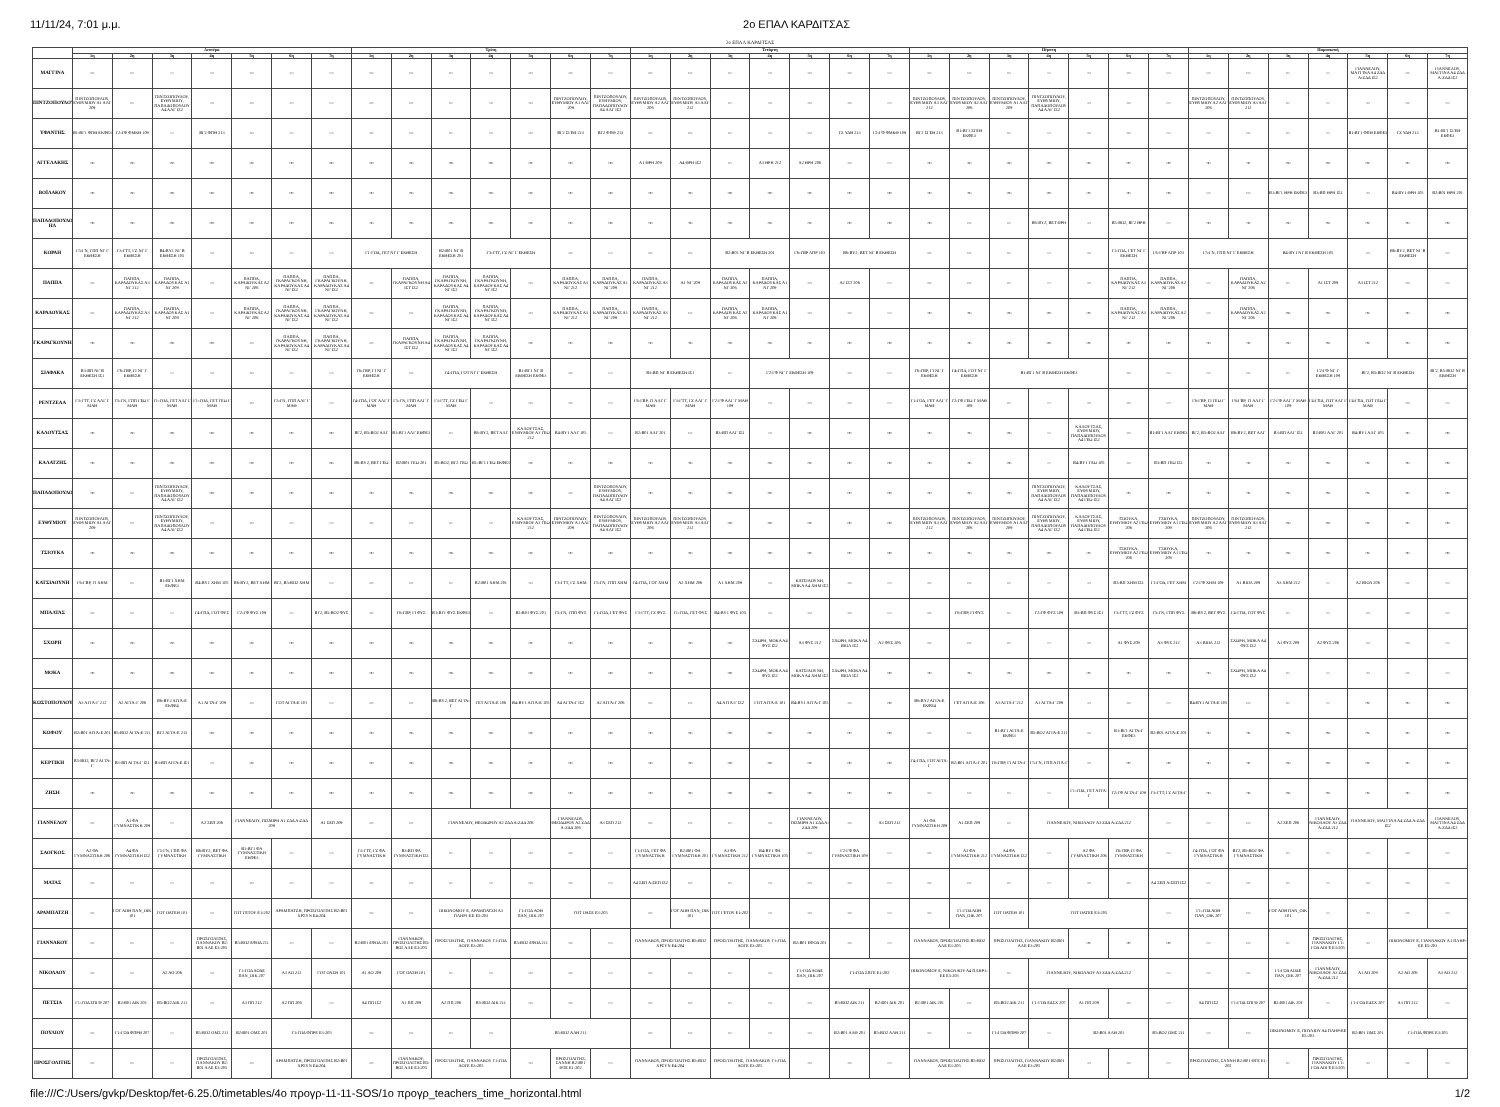11/11/24, 7:01 μ.μ. 2ο ΕΠΑΛ ΚΑΡΔΙΤΣΑΣ
2ο ΕΠΑΛ ΚΑΡΔΙΤΣΑΣ
| | Δευτέρα | | | | | | | Τρίτη | | | | | | | Τετάρτη | | | | | | | Πέμπτη | | | | | | | Παρασκευή | | | | | | |
| --- | --- | --- | --- | --- | --- | --- | --- | --- | --- | --- | --- | --- | --- | --- | --- | --- | --- | --- | --- | --- | --- | --- | --- | --- | --- | --- | --- | --- | --- | --- | --- | --- | --- | --- | --- |
| | 1η | 2η | 3η | 4η | 5η | 6η | 7η | 1η | 2η | 3η | 4η | 5η | 6η | 7η | 1η | 2η | 3η | 4η | 5η | 6η | 7η | 1η | 2η | 3η | 4η | 5η | 6η | 7η | 1η | 2η | 3η | 4η | 5η | 6η | 7η |
| ΜΑΓΓΙΝΑ | --- | --- | --- | --- | --- | --- | --- | --- | --- | --- | --- | --- | --- | --- | --- | --- | --- | --- | --- | --- | --- | --- | --- | --- | --- | --- | --- | --- | --- | --- | --- | --- | ΓΙΑΝΝΕΛΟΥ, ΜΑΓΓΙΝΑ Α4 ΖΔΔ Α-ΖΔΔ ΙΣ2 | --- | ΓΙΑΝΝΕΛΟΥ, ΜΑΓΓΙΝΑ Α4 ΖΔΔ Α-ΖΔΔ ΙΣ2 |
| ΠΙΝΤΖΟΠΟΥΛΟΥ | ΠΙΝΤΖΟΠΟΥΛΟΥ, ΕΥΘΥΜΙΟΥ Α1 ΑΛΓ 209 | --- | ΠΙΝΤΖΟΠΟΥΛΟΥ, ΕΥΘΥΜΙΟΥ, ΠΑΠΑΔΟΠΟΥΛΟΥ Α4 ΑΛΓ ΙΣ2 | --- | --- | --- | --- | --- | --- | --- | --- | --- | ΠΙΝΤΖΟΠΟΥΛΟΥ, ΕΥΘΥΜΙΟΥ Α1 ΑΛΓ 209 | ΠΙΝΤΖΟΠΟΥΛΟΥ, ΕΥΘΥΜΙΟΥ, ΠΑΠΑΔΟΠΟΥΛΟΥ Α4 ΑΛΓ ΙΣ2 | ΠΙΝΤΖΟΠΟΥΛΟΥ, ΕΥΘΥΜΙΟΥ Α2 ΑΛΓ 206 | ΠΙΝΤΖΟΠΟΥΛΟΥ, ΕΥΘΥΜΙΟΥ Α3 ΑΛΓ 212 | --- | --- | --- | --- | --- | ΠΙΝΤΖΟΠΟΥΛΟΥ, ΕΥΘΥΜΙΟΥ Α3 ΑΛΓ 212 | ΠΙΝΤΖΟΠΟΥΛΟΥ, ΕΥΘΥΜΙΟΥ Α2 ΑΛΓ 206 | ΠΙΝΤΖΟΠΟΥΛΟΥ, ΕΥΘΥΜΙΟΥ Α1 ΑΛΓ 209 | ΠΙΝΤΖΟΠΟΥΛΟΥ, ΕΥΘΥΜΙΟΥ, ΠΑΠΑΔΟΠΟΥΛΟΥ Α4 ΑΛΓ ΙΣ2 | --- | --- | --- | ΠΙΝΤΖΟΠΟΥΛΟΥ, ΕΥΘΥΜΙΟΥ Α2 ΑΛΓ 206 | ΠΙΝΤΖΟΠΟΥΛΟΥ, ΕΥΘΥΜΙΟΥ Α3 ΑΛΓ 212 | --- | --- | --- | --- | --- |
| ΥΦΑΝΤΗΣ | Β1-ΒΓ1 ΦΠΘ ΕΚΦΕ3 | Γ2-ΓΦ ΦΜΚΘ 109 | --- | ΒΓ2 ΦΠΘ 213 | --- | --- | --- | --- | --- | --- | --- | --- | ΒΓ2 ΣΓΕΘ 213 | ΒΓ2 ΦΠΘ 213 | --- | --- | --- | --- | --- | ΓΖ ΥΔΘ 213 | Γ2-ΓΦ ΦΜΚΘ 109 | ΒΓ2 ΣΓΕΘ 213 | Β1-ΒΓ1 ΣΓΕΘ ΕΚΦΕ3 | --- | --- | --- | --- | --- | --- | --- | --- | --- | Β1-ΒΓ1 ΦΠΘ ΕΚΦΕ3 | ΓΖ ΥΔΘ 213 | Β1-ΒΓ1 ΣΓΕΘ ΕΚΦΕ3 |
| ΑΓΓΕΛΑΚΗΣ | -x- | -x- | -x- | -x- | -x- | -x- | -x- | -x- | -x- | -x- | -x- | -x- | -x- | -x- | Α1 ΘΡΗ 209 | Α4 ΘΡΗ ΙΣ2 | --- | Α3 ΘΡΗ 212 | Α2 ΘΡΗ 206 | --- | --- | -x- | -x- | -x- | -x- | -x- | -x- | -x- | -x- | -x- | -x- | -x- | -x- | -x- | -x- |
| ΒΟΪΛΑΚΟΥ | -x- | -x- | -x- | -x- | -x- | -x- | -x- | -x- | -x- | -x- | -x- | -x- | -x- | -x- | -x- | -x- | -x- | -x- | -x- | -x- | -x- | -x- | -x- | -x- | -x- | -x- | -x- | -x- | --- | --- | Β1-ΒΓ1 ΘΡΗ ΕΚΦΕ3 | Β3-ΒΠ ΘΡΗ ΙΣ1 | --- | Β4-ΒΥ1 ΘΡΗ 105 | Β2-Β01 ΘΡΗ 201 |
| ΠΑΠΑΔΟΠΟΥΛΟΣ ΗΛ | -x- | -x- | -x- | -x- | -x- | -x- | -x- | -x- | -x- | -x- | -x- | -x- | -x- | -x- | -x- | -x- | -x- | -x- | -x- | -x- | -x- | -x- | --- | --- | Β6-ΒΥ2, ΒΕΤ ΘΡΗ | --- | Β5-ΒΟ2, ΒΓ2 ΘΡΗ | --- | -x- | -x- | -x- | -x- | -x- | -x- | -x- |
| ΚΟΡΑΗ | Γ5-ΓΝ, ΓΠΠ ΝΓ Γ ΕΚΘΕΣΗ | Γ3-ΓΤΤ, ΓΖ ΝΓ Γ ΕΚΘΕΣΗ | Β4-ΒΥ1 ΝΓ Β ΕΚΘΕΣΗ 105 | --- | --- | --- | --- | Γ1-ΓΟΔ, ΓΕΤ ΝΓ Γ ΕΚΘΕΣΗ | | Β2-Β01 ΝΓ Β ΕΚΘΕΣΗ 201 | Γ3-ΓΤΤ, ΓΖ ΝΓ Γ ΕΚΘΕΣΗ | | --- | --- | --- | --- | Β2-Β01 ΝΓ Β ΕΚΘΕΣΗ 201 | | Γ6-ΓΒΡ ΛΠΡ 103 | Β6-ΒΥ2, ΒΕΤ ΝΓ Β ΕΚΘΕΣΗ | | --- | --- | --- | --- | --- | Γ1-ΓΟΔ, ΓΕΤ ΝΓ Γ ΕΚΘΕΣΗ | Γ6-ΓΒΡ ΛΠΡ 103 | Γ5-ΓΝ, ΓΠΠ ΝΓ Γ ΕΚΘΕΣΗ | | Β4-ΒΥ1 ΝΓ Β ΕΚΘΕΣΗ 105 | | --- | Β6-ΒΥ2, ΒΕΤ ΝΓ Β ΕΚΘΕΣΗ | --- |
| ΠΑΠΠΑ | --- | ΠΑΠΠΑ, ΚΑΡΑΔΟΥΚΑΣ Α3 ΝΓ 212 | ΠΑΠΠΑ, ΚΑΡΑΔΟΥΚΑΣ Α1 ΝΓ 209 | --- | ΠΑΠΠΑ, ΚΑΡΑΔΟΥΚΑΣ Α2 ΝΓ 206 | ΠΑΠΠΑ, ΓΚΑΡΑΓΚΟΥΝΗ, ΚΑΡΑΔΟΥΚΑΣ Α4 ΝΓ ΙΣ2 | ΠΑΠΠΑ, ΓΚΑΡΑΓΚΟΥΝΗ, ΚΑΡΑΔΟΥΚΑΣ Α4 ΝΓ ΙΣ2 | --- | ΠΑΠΠΑ, ΓΚΑΡΑΓΚΟΥΝΗ Α4 ΙΣΤ ΙΣ2 | ΠΑΠΠΑ, ΓΚΑΡΑΓΚΟΥΝΗ, ΚΑΡΑΔΟΥΚΑΣ Α4 ΝΓ ΙΣ2 | ΠΑΠΠΑ, ΓΚΑΡΑΓΚΟΥΝΗ, ΚΑΡΑΔΟΥΚΑΣ Α4 ΝΓ ΙΣ2 | --- | ΠΑΠΠΑ, ΚΑΡΑΔΟΥΚΑΣ Α3 ΝΓ 212 | ΠΑΠΠΑ, ΚΑΡΑΔΟΥΚΑΣ Α1 ΝΓ 209 | ΠΑΠΠΑ, ΚΑΡΑΔΟΥΚΑΣ Α3 ΝΓ 212 | Α1 ΝΓ 209 | ΠΑΠΠΑ, ΚΑΡΑΔΟΥΚΑΣ Α2 ΝΓ 206 | ΠΑΠΠΑ, ΚΑΡΑΔΟΥΚΑΣ Α1 ΝΓ 209 | --- | Α2 ΙΣΤ 206 | --- | --- | --- | --- | --- | --- | ΠΑΠΠΑ, ΚΑΡΑΔΟΥΚΑΣ Α3 ΝΓ 212 | ΠΑΠΠΑ, ΚΑΡΑΔΟΥΚΑΣ Α2 ΝΓ 206 | --- | ΠΑΠΠΑ, ΚΑΡΑΔΟΥΚΑΣ Α2 ΝΓ 206 | --- | Α1 ΙΣΤ 209 | Α3 ΙΣΤ 212 | --- | --- |
| ΚΑΡΑΔΟΥΚΑΣ | --- | ΠΑΠΠΑ, ΚΑΡΑΔΟΥΚΑΣ Α3 ΝΓ 212 | ΠΑΠΠΑ, ΚΑΡΑΔΟΥΚΑΣ Α1 ΝΓ 209 | --- | ΠΑΠΠΑ, ΚΑΡΑΔΟΥΚΑΣ Α2 ΝΓ 206 | ΠΑΠΠΑ, ΓΚΑΡΑΓΚΟΥΝΗ, ΚΑΡΑΔΟΥΚΑΣ Α4 ΝΓ ΙΣ2 | ΠΑΠΠΑ, ΓΚΑΡΑΓΚΟΥΝΗ, ΚΑΡΑΔΟΥΚΑΣ Α4 ΝΓ ΙΣ2 | --- | --- | ΠΑΠΠΑ, ΓΚΑΡΑΓΚΟΥΝΗ, ΚΑΡΑΔΟΥΚΑΣ Α4 ΝΓ ΙΣ2 | ΠΑΠΠΑ, ΓΚΑΡΑΓΚΟΥΝΗ, ΚΑΡΑΔΟΥΚΑΣ Α4 ΝΓ ΙΣ2 | --- | ΠΑΠΠΑ, ΚΑΡΑΔΟΥΚΑΣ Α3 ΝΓ 212 | ΠΑΠΠΑ, ΚΑΡΑΔΟΥΚΑΣ Α1 ΝΓ 209 | ΠΑΠΠΑ, ΚΑΡΑΔΟΥΚΑΣ Α3 ΝΓ 212 | --- | ΠΑΠΠΑ, ΚΑΡΑΔΟΥΚΑΣ Α2 ΝΓ 206 | ΠΑΠΠΑ, ΚΑΡΑΔΟΥΚΑΣ Α1 ΝΓ 209 | --- | --- | --- | -x- | -x- | -x- | -x- | -x- | ΠΑΠΠΑ, ΚΑΡΑΔΟΥΚΑΣ Α3 ΝΓ 212 | ΠΑΠΠΑ, ΚΑΡΑΔΟΥΚΑΣ Α2 ΝΓ 206 | --- | ΠΑΠΠΑ, ΚΑΡΑΔΟΥΚΑΣ Α2 ΝΓ 206 | -x- | -x- | -x- | -x- | -x- |
| ΓΚΑΡΑΓΚΟΥΝΗ | -x- | -x- | -x- | -x- | --- | ΠΑΠΠΑ, ΓΚΑΡΑΓΚΟΥΝΗ, ΚΑΡΑΔΟΥΚΑΣ Α4 ΝΓ ΙΣ2 | ΠΑΠΠΑ, ΓΚΑΡΑΓΚΟΥΝΗ, ΚΑΡΑΔΟΥΚΑΣ Α4 ΝΓ ΙΣ2 | --- | ΠΑΠΠΑ, ΓΚΑΡΑΓΚΟΥΝΗ Α4 ΙΣΤ ΙΣ2 | ΠΑΠΠΑ, ΓΚΑΡΑΓΚΟΥΝΗ, ΚΑΡΑΔΟΥΚΑΣ Α4 ΝΓ ΙΣ2 | ΠΑΠΠΑ, ΓΚΑΡΑΓΚΟΥΝΗ, ΚΑΡΑΔΟΥΚΑΣ Α4 ΝΓ ΙΣ2 | -x- | -x- | -x- | -x- | -x- | -x- | -x- | -x- | -x- | -x- | -x- | -x- | -x- | -x- | -x- | -x- | -x- | -x- | -x- | -x- | -x- | -x- | -x- | -x- |
| ΣΙΑΦΑΚΑ | Β3-ΒΠ ΝΓ Β ΕΚΘΕΣΗ ΙΣ1 | Γ6-ΓΒΡ, ΓΙ ΝΓ Γ ΕΚΘΕΣΗ | --- | --- | --- | --- | --- | Γ6-ΓΒΡ, ΓΙ ΝΓ Γ ΕΚΘΕΣΗ | --- | Γ4-ΓΠΔ, ΓΟΤ ΝΓ Γ ΕΚΘΕΣΗ | | Β1-ΒΓ1 ΝΓ Β ΕΚΘΕΣΗ ΕΚΦΕ3 | --- | --- | Β3-ΒΠ ΝΓ Β ΕΚΘΕΣΗ ΙΣ1 | | --- | Γ2-ΓΦ ΝΓ Γ ΕΚΘΕΣΗ 109 | | --- | --- | Γ6-ΓΒΡ, ΓΙ ΝΓ Γ ΕΚΘΕΣΗ | Γ4-ΓΠΔ, ΓΟΤ ΝΓ Γ ΕΚΘΕΣΗ | Β1-ΒΓ1 ΝΓ Β ΕΚΘΕΣΗ ΕΚΦΕ3 | | | --- | --- | --- | --- | --- | Γ2-ΓΦ ΝΓ Γ ΕΚΘΕΣΗ 109 | ΒΓ2, Β5-ΒΟ2 ΝΓ Β ΕΚΘΕΣΗ | | ΒΓ2, Β5-ΒΟ2 ΝΓ Β ΕΚΘΕΣΗ |
| PENTZEAA | Γ3-ΓΤΤ, ΓΖ ΑΛΓ Γ ΜΑΘ | Γ5-ΓΝ, ΓΠΠ ΓΕΩ Γ ΜΑΘ | Γ1-ΓΟΔ, ΓΕΤ ΑΛΓ Γ ΜΑΘ | Γ1-ΓΟΔ, ΓΕΤ ΓΕΩ Γ ΜΑΘ | --- | Γ5-ΓΝ, ΓΠΠ ΑΛΓ Γ ΜΑΘ | --- | Γ4-ΓΠΔ, ΓΟΤ ΑΛΓ Γ ΜΑΘ | Γ5-ΓΝ, ΓΠΠ ΑΛΓ Γ ΜΑΘ | Γ3-ΓΤΤ, ΓΖ ΓΕΩ Γ ΜΑΘ | --- | --- | --- | --- | Γ6-ΓΒΡ, ΓΙ ΑΛΓ Γ ΜΑΘ | Γ3-ΓΤΤ, ΓΖ ΑΛΓ Γ ΜΑΘ | Γ2-ΓΦ ΑΛΓ Γ ΜΑΘ 109 | --- | --- | --- | --- | Γ1-ΓΟΔ, ΓΕΤ ΑΛΓ Γ ΜΑΘ | Γ2-ΓΦ ΓΕΩ Γ ΜΑΘ 109 | --- | --- | --- | --- | --- | Γ6-ΓΒΡ, ΓΙ ΓΕΩ Γ ΜΑΘ | Γ6-ΓΒΡ, ΓΙ ΑΛΓ Γ ΜΑΘ | Γ2-ΓΦ ΑΛΓ Γ ΜΑΘ 109 | Γ4-ΓΠΔ, ΓΟΤ ΑΛΓ Γ ΜΑΘ | Γ4-ΓΠΔ, ΓΟΤ ΓΕΩ Γ ΜΑΘ | --- | --- |
| ΚΑΛΟΥΤΣΑΣ | -x- | -x- | -x- | -x- | -x- | -x- | -x- | ΒΓ2, Β5-ΒΟ2 ΑΛΓ | Β1-ΒΓ1 ΑΛΓ ΕΚΦΕ3 | --- | Β6-ΒΥ2, ΒΕΤ ΑΛΓ | ΚΑΛΟΥΤΣΑΣ, ΕΥΘΥΜΙΟΥ Α3 ΓΕΩ 212 | Β4-ΒΥ1 ΑΛΓ 105 | --- | Β2-Β01 ΑΛΓ 201 | --- | Β3-ΒΠ ΑΛΓ ΙΣ1 | --- | -x- | -x- | -x- | -x- | -x- | -x- | --- | ΚΑΛΟΥΤΣΑΣ, ΕΥΘΥΜΙΟΥ, ΠΑΠΑΔΟΠΟΥΛΟΥ Α4 ΓΕΩ ΙΣ2 | --- | Β1-ΒΓ1 ΑΛΓ ΕΚΦΕ3 | ΒΓ2, Β5-ΒΟ2 ΑΛΓ | Β6-ΒΥ2, ΒΕΤ ΑΛΓ | Β3-ΒΠ ΑΛΓ ΙΣ1 | Β2-Β01 ΑΛΓ 201 | Β4-ΒΥ1 ΑΛΓ 105 | -x- | -x- |
| ΚΑΛΑΤΖΗΣ | -x- | -x- | -x- | -x- | -x- | -x- | -x- | Β6-ΒΥ2, ΒΕΤ ΓΕΩ | Β2-Β01 ΓΕΩ 201 | Β5-ΒΟ2, ΒΓ2 ΓΕΩ | Β1-ΒΓ1 ΓΕΩ ΕΚΦΕ3 | -x- | -x- | -x- | -x- | -x- | -x- | -x- | -x- | -x- | -x- | -x- | -x- | -x- | --- | Β4-ΒΥ1 ΓΕΩ 105 | --- | Β3-ΒΠ ΓΕΩ ΙΣ1 | -x- | -x- | -x- | -x- | -x- | -x- | -x- |
| ΠΑΠΑΔΟΠΟΥΛΟΥ | -x- | --- | ΠΙΝΤΖΟΠΟΥΛΟΥ, ΕΥΘΥΜΙΟΥ, ΠΑΠΑΔΟΠΟΥΛΟΥ Α4 ΑΛΓ ΙΣ2 | -x- | -x- | -x- | -x- | -x- | -x- | -x- | -x- | -x- | --- | ΠΙΝΤΖΟΠΟΥΛΟΥ, ΕΥΘΥΜΙΟΥ, ΠΑΠΑΔΟΠΟΥΛΟΥ Α4 ΑΛΓ ΙΣ2 | -x- | -x- | -x- | -x- | -x- | -x- | -x- | -x- | -x- | -x- | ΠΙΝΤΖΟΠΟΥΛΟΥ, ΕΥΘΥΜΙΟΥ, ΠΑΠΑΔΟΠΟΥΛΟΥ Α4 ΑΛΓ ΙΣ2 | ΚΑΛΟΥΤΣΑΣ, ΕΥΘΥΜΙΟΥ, ΠΑΠΑΔΟΠΟΥΛΟΥ Α4 ΓΕΩ ΙΣ2 | -x- | -x- | -x- | -x- | -x- | -x- | -x- | -x- | -x- |
| ΕΥΘΥΜΙΟΥ | ΠΙΝΤΖΟΠΟΥΛΟΥ, ΕΥΘΥΜΙΟΥ Α1 ΑΛΓ 209 | --- | ΠΙΝΤΖΟΠΟΥΛΟΥ, ΕΥΘΥΜΙΟΥ, ΠΑΠΑΔΟΠΟΥΛΟΥ Α4 ΑΛΓ ΙΣ2 | --- | --- | --- | --- | --- | --- | --- | --- | ΚΑΛΟΥΤΣΑΣ, ΕΥΘΥΜΙΟΥ Α3 ΓΕΩ 212 | ΠΙΝΤΖΟΠΟΥΛΟΥ, ΕΥΘΥΜΙΟΥ Α1 ΑΛΓ 209 | ΠΙΝΤΖΟΠΟΥΛΟΥ, ΕΥΘΥΜΙΟΥ, ΠΑΠΑΔΟΠΟΥΛΟΥ Α4 ΑΛΓ ΙΣ2 | ΠΙΝΤΖΟΠΟΥΛΟΥ, ΕΥΘΥΜΙΟΥ Α2 ΑΛΓ 206 | ΠΙΝΤΖΟΠΟΥΛΟΥ, ΕΥΘΥΜΙΟΥ Α3 ΑΛΓ 212 | -x- | -x- | -x- | -x- | -x- | ΠΙΝΤΖΟΠΟΥΛΟΥ, ΕΥΘΥΜΙΟΥ Α3 ΑΛΓ 212 | ΠΙΝΤΖΟΠΟΥΛΟΥ, ΕΥΘΥΜΙΟΥ Α2 ΑΛΓ 206 | ΠΙΝΤΖΟΠΟΥΛΟΥ, ΕΥΘΥΜΙΟΥ Α1 ΑΛΓ 209 | ΠΙΝΤΖΟΠΟΥΛΟΥ, ΕΥΘΥΜΙΟΥ, ΠΑΠΑΔΟΠΟΥΛΟΥ Α4 ΑΛΓ ΙΣ2 | ΚΑΛΟΥΤΣΑΣ, ΕΥΘΥΜΙΟΥ, ΠΑΠΑΔΟΠΟΥΛΟΥ Α4 ΓΕΩ ΙΣ2 | ΤΣΙΟΥΚΑ, ΕΥΘΥΜΙΟΥ Α2 ΓΕΩ 206 | ΤΣΙΟΥΚΑ, ΕΥΘΥΜΙΟΥ Α1 ΓΕΩ 209 | ΠΙΝΤΖΟΠΟΥΛΟΥ, ΕΥΘΥΜΙΟΥ Α2 ΑΛΓ 206 | ΠΙΝΤΖΟΠΟΥΛΟΥ, ΕΥΘΥΜΙΟΥ Α3 ΑΛΓ 212 | -x- | -x- | -x- | -x- | -x- |
| ΤΣΙΟΥΚΑ | -x- | -x- | -x- | -x- | -x- | -x- | -x- | -x- | -x- | -x- | -x- | -x- | -x- | -x- | -x- | -x- | -x- | -x- | -x- | -x- | -x- | -x- | -x- | -x- | -x- | -x- | ΤΣΙΟΥΚΑ, ΕΥΘΥΜΙΟΥ Α2 ΓΕΩ 206 | ΤΣΙΟΥΚΑ, ΕΥΘΥΜΙΟΥ Α1 ΓΕΩ 209 | -x- | -x- | -x- | -x- | -x- | -x- | -x- |
| ΚΑΤΣΙΑΟΥΝΗ | Γ6-ΓΒΡ, ΓΙ ΧΗΜ | --- | Β1-ΒΓ1 ΧΗΜ ΕΚΦΕ3 | Β4-ΒΥ1 ΧΗΜ 105 | Β6-ΒΥ2, ΒΕΤ ΧΗΜ | ΒΓ2, Β5-ΒΟ2 ΧΗΜ | --- | --- | --- | --- | Β2-Β01 ΧΗΜ 201 | --- | Γ3-ΓΤΤ, ΓΖ ΧΗΜ | Γ5-ΓΝ, ΓΠΠ ΧΗΜ | Γ4-ΓΠΔ, ΓΟΤ ΧΗΜ | Α2 ΧΗΜ 206 | Α1 ΧΗΜ 209 | --- | ΚΑΤΣΙΑΟΥΝΗ, ΜΟΚΑ Α4 ΧΗΜ ΙΣ2 | --- | --- | --- | --- | --- | --- | --- | Β3-ΒΠ ΧΗΜ ΙΣ1 | Γ1-ΓΟΔ, ΓΕΤ ΧΗΜ | Γ2-ΓΦ ΧΗΜ 109 | Α1 ΒΙΟΛ 209 | Α3 ΧΗΜ 212 | --- | Α2 ΒΙΟΛ 206 | --- | --- |
| ΜΠΑΛΤΑΣ | --- | --- | --- | Γ4-ΓΠΔ, ΓΟΤ ΦΥΣ | Γ2-ΓΦ ΦΥΣ 109 | --- | ΒΓ2, Β5-ΒΟ2 ΦΥΣ | --- | Γ6-ΓΒΡ, ΓΙ ΦΥΣ | Β1-ΒΓ1 ΦΥΣ ΕΚΦΕ3 | --- | Β2-Β01 ΦΥΣ 201 | Γ5-ΓΝ, ΓΠΠ ΦΥΣ | Γ1-ΓΟΔ, ΓΕΤ ΦΥΣ | Γ3-ΓΤΤ, ΓΖ ΦΥΣ | Γ1-ΓΟΔ, ΓΕΤ ΦΥΣ | Β4-ΒΥ1 ΦΥΣ 105 | --- | --- | --- | --- | --- | Γ6-ΓΒΡ, ΓΙ ΦΥΣ | --- | Γ2-ΓΦ ΦΥΣ 109 | Β3-ΒΠ ΦΥΣ ΙΣ1 | Γ3-ΓΤΤ, ΓΖ ΦΥΣ | Γ5-ΓΝ, ΓΠΠ ΦΥΣ | Β6-ΒΥ2, ΒΕΤ ΦΥΣ | Γ4-ΓΠΔ, ΓΟΤ ΦΥΣ | --- | --- | --- | --- | --- |
| ΣΧΩΡΗ | -x- | -x- | -x- | -x- | -x- | -x- | -x- | -x- | -x- | -x- | -x- | -x- | -x- | -x- | -x- | -x- | -x- | ΣΧΩΡΗ, ΜΟΚΑ Α4 ΦΥΣ ΙΣ2 | Α3 ΦΥΣ 212 | ΣΧΩΡΗ, ΜΟΚΑ Α4 ΒΙΟΛ ΙΣ2 | Α2 ΦΥΣ 206 | --- | --- | --- | --- | --- | Α1 ΦΥΣ 209 | Α3 ΦΥΣ 212 | Α3 ΒΙΟΛ 212 | ΣΧΩΡΗ, ΜΟΚΑ Α4 ΦΥΣ ΙΣ2 | Α1 ΦΥΣ 209 | Α2 ΦΥΣ 206 | --- | --- | --- |
| ΜΟΚΑ | -x- | -x- | -x- | -x- | -x- | -x- | -x- | -x- | -x- | -x- | -x- | -x- | -x- | -x- | -x- | -x- | -x- | ΣΧΩΡΗ, ΜΟΚΑ Α4 ΦΥΣ ΙΣ2 | ΚΑΤΣΙΑΟΥΝΗ, ΜΟΚΑ Α4 ΧΗΜ ΙΣ2 | ΣΧΩΡΗ, ΜΟΚΑ Α4 ΒΙΟΛ ΙΣ2 | -x- | -x- | -x- | -x- | -x- | -x- | -x- | -x- | -x- | ΣΧΩΡΗ, ΜΟΚΑ Α4 ΦΥΣ ΙΣ2 | --- | --- | --- | --- | --- |
| ΚΩΣΤΟΠΟΥΛΟΥ | Α3 ΑΓΓΑ-Γ 212 | Α2 ΑΓΓΑ-Γ 206 | Β6-ΒΥ2 ΑΓΓΑ-Ε ΕΚΦΕ4 | Α1 ΑΓΓΑ-Γ 209 | --- | ΓΟΤ ΑΓΓΑ-Ε 101 | --- | --- | --- | Β6-ΒΥ2, ΒΕΤ ΑΓΓΑ-Γ | ΓΕΤ ΑΓΓΑ-Ε 106 | Β4-ΒΥ1 ΑΓΓΑ-Ε 105 | Α4 ΑΓΓΑ-Γ ΙΣ2 | Α2 ΑΓΓΑ-Γ 206 | --- | --- | Α4 ΑΓΓΑ-Γ ΙΣ2 | ΓΟΤ ΑΓΓΑ-Ε 101 | Β4-ΒΥ1 ΑΓΓΑ-Γ 105 | --- | -x- | Β6-ΒΥ2 ΑΓΓΑ-Ε ΕΚΦΕ4 | ΓΕΤ ΑΓΓΑ-Ε 106 | Α3 ΑΓΓΑ-Γ 212 | Α1 ΑΓΓΑ-Γ 209 | --- | --- | --- | Β4-ΒΥ1 ΑΓΓΑ-Ε 105 | --- | --- | --- | -x- | -x- | -x- |
| ΚΩΦΟΥ | Β2-Β01 ΑΓΓΑ-Ε 201 | Β5-ΒΟ2 ΑΓΓΑ-Ε 211 | ΒΓ2 ΑΓΓΑ-Ε 213 | -x- | -x- | -x- | -x- | -x- | -x- | -x- | -x- | -x- | -x- | -x- | -x- | -x- | -x- | -x- | -x- | -x- | -x- | --- | --- | Β1-ΒΓ1 ΑΓΓΑ-Ε ΕΚΦΕ3 | Β5-ΒΟ2 ΑΓΓΑ-Ε 211 | --- | Β1-ΒΓ1 ΑΓΓΑ-Γ ΕΚΦΕ3 | Β2-Β01 ΑΓΓΑ-Ε 201 | -x- | -x- | -x- | -x- | -x- | -x- | -x- |
| ΚΕΡΤΙΚΗ | Β5-ΒΟ2, ΒΓ2 ΑΓΓΑ-Γ | Β3-ΒΠ ΑΓΓΑ-Γ ΙΣ1 | Β3-ΒΠ ΑΓΓΑ-Ε ΙΣ1 | --- | -x- | -x- | -x- | -x- | -x- | -x- | -x- | -x- | -x- | -x- | -x- | -x- | -x- | -x- | -x- | -x- | -x- | Γ4-ΓΠΔ, ΓΟΤ ΑΓΓΑ-Γ | Β2-Β01 ΑΓΓΑ-Γ 201 | Γ6-ΓΒΡ, ΓΙ ΑΓΓΑ-Γ | Γ5-ΓΝ, ΓΠΠ ΑΓΓΑ-Γ | --- | -x- | -x- | -x- | -x- | -x- | -x- | -x- | -x- | -x- |
| ΖΗΣΗ | -x- | -x- | -x- | -x- | -x- | -x- | -x- | -x- | -x- | -x- | -x- | -x- | -x- | -x- | -x- | -x- | -x- | -x- | -x- | -x- | -x- | --- | --- | --- | --- | Γ1-ΓΟΔ, ΓΕΤ ΑΓΓΑ-Γ | Γ2-ΓΦ ΑΓΓΑ-Γ 109 | Γ3-ΓΤΤ, ΓΖ ΑΓΓΑ-Γ | -x- | -x- | -x- | -x- | -x- | -x- | -x- |
| ΓΙΑΝΝΕΛΟΥ | --- | Α1 ΦΑ ΓΥΜΝΑΣΤΙΚΗ 209 | --- | Α2 ΣΕΠ 206 | ΓΙΑΝΝΕΛΟΥ, ΠΙΣΜΙΡΗ Α1 ΖΔΔ Α-ΖΔΔ 209 | | Α1 ΣΕΠ 209 | --- | --- | ΓΙΑΝΝΕΛΟΥ, ΘΕΟΔΩΡΟΥ Α2 ΖΔΔ Α-ΖΔΔ 206 | | | ΓΙΑΝΝΕΛΟΥ, ΘΕΟΔΩΡΟΥ Α2 ΖΔΔ Α-ΖΔΔ 206 | Α3 ΣΕΠ 212 | --- | --- | --- | --- | ΓΙΑΝΝΕΛΟΥ, ΠΙΣΜΙΡΗ Α1 ΖΔΔ Α-ΖΔΔ 209 | --- | Α3 ΣΕΠ 212 | Α1 ΦΑ ΓΥΜΝΑΣΤΙΚΗ 209 | Α1 ΣΕΠ 209 | --- | ΓΙΑΝΝΕΛΟΥ, ΝΙΚΟΛΑΟΥ Α3 ΖΔΔ Α-ΖΔΔ 212 | | | --- | --- | --- | Α2 ΣΕΠ 206 | ΓΙΑΝΝΕΛΟΥ, ΝΙΚΟΛΑΟΥ Α3 ΖΔΔ Α-ΖΔΔ 212 | ΓΙΑΝΝΕΛΟΥ, ΜΑΓΓΙΝΑ Α4 ΖΔΔ Α-ΖΔΔ ΙΣ2 | | ΓΙΑΝΝΕΛΟΥ, ΜΑΓΓΙΝΑ Α4 ΖΔΔ Α-ΖΔΔ ΙΣ2 |
| ΣΑΟΓΚΟΣ | Α2 ΦΑ ΓΥΜΝΑΣΤΙΚΗ 206 | Α4 ΦΑ ΓΥΜΝΑΣΤΙΚΗ ΙΣ2 | Γ5-ΓΝ, ΓΠΠ ΦΑ ΓΥΜΝΑΣΤΙΚΗ | Β6-ΒΥ2, ΒΕΤ ΦΑ ΓΥΜΝΑΣΤΙΚΗ | Β1-ΒΓ1 ΦΑ ΓΥΜΝΑΣΤΙΚΗ ΕΚΦΕ3 | --- | --- | Γ3-ΓΤΤ, ΓΖ ΦΑ ΓΥΜΝΑΣΤΙΚΗ | Β3-ΒΠ ΦΑ ΓΥΜΝΑΣΤΙΚΗ ΙΣ1 | --- | --- | --- | --- | --- | Γ1-ΓΟΔ, ΓΕΤ ΦΑ ΓΥΜΝΑΣΤΙΚΗ | Β2-Β01 ΦΑ ΓΥΜΝΑΣΤΙΚΗ 201 | Α3 ΦΑ ΓΥΜΝΑΣΤΙΚΗ 212 | Β4-ΒΥ1 ΦΑ ΓΥΜΝΑΣΤΙΚΗ 105 | --- | Γ2-ΓΦ ΦΑ ΓΥΜΝΑΣΤΙΚΗ 109 | --- | --- | Α3 ΦΑ ΓΥΜΝΑΣΤΙΚΗ 212 | Α4 ΦΑ ΓΥΜΝΑΣΤΙΚΗ ΙΣ2 | --- | Α2 ΦΑ ΓΥΜΝΑΣΤΙΚΗ 206 | Γ6-ΓΒΡ, ΓΙ ΦΑ ΓΥΜΝΑΣΤΙΚΗ | --- | Γ4-ΓΠΔ, ΓΟΤ ΦΑ ΓΥΜΝΑΣΤΙΚΗ | ΒΓ2, Β5-ΒΟ2 ΦΑ ΓΥΜΝΑΣΤΙΚΗ | --- | --- | --- | --- | --- |
| ΜΑΤΑΣ | --- | --- | --- | --- | --- | --- | --- | --- | --- | --- | --- | --- | --- | --- | Α4 ΣΕΠ Α-ΣΕΠ ΙΣ2 | --- | --- | --- | --- | --- | --- | --- | --- | --- | --- | --- | --- | Α4 ΣΕΠ Α-ΣΕΠ ΙΣ2 | --- | --- | --- | --- | --- | --- | --- |
| ΑΡΑΜΠΑΤΖΗ | --- | ΓΟΤ ΑΟΘ ΠΑΝ_ΟΙΚ 101 | ΓΟΤ ΟΑΤΕΘ 101 | --- | ΓΟΤ ΓΕΤΟΥ Ε1-202 | ΑΡΑΜΠΑΤΖΗ, ΠΡΟΣΓΟΛΙΤΗΣ Β2-Β01 ΧΡΣΥΝ Ε4-204 | | --- | --- | ΟΙΚΟΝΟΜΟΥ Ε, ΑΡΑΜΠΑΤΖΗ Α3 ΠΛΗΡ1-ΕΕ Ε5-203 | | Γ1-ΓΟΔ ΑΟΘ ΠΑΝ_ΟΙΚ 207 | ΓΟΤ ΟΑΣΕ Ε3-205 | | --- | ΓΟΤ ΑΟΘ ΠΑΝ_ΟΙΚ 101 | ΓΟΤ ΓΕΤΟΥ Ε1-202 | --- | --- | --- | --- | --- | Γ1-ΓΟΔ ΑΟΘ ΠΑΝ_ΟΙΚ 207 | ΓΟΤ ΟΑΤΕΘ 101 | ΓΟΤ ΟΑΤΕΕ Ε3-205 | | | --- | Γ1-ΓΟΔ ΑΟΘ ΠΑΝ_ΟΙΚ 207 | --- | ΓΟΤ ΑΟΘ ΠΑΝ_ΟΙΚ 101 | --- | --- | --- | --- |
| ΓΙΑΝΝΑΚΟΥ | --- | --- | --- | ΠΡΟΣΓΟΛΙΤΗΣ, ΓΙΑΝΝΑΚΟΥ Β2-Β01 ΑΛΕ Ε3-205 | Β5-ΒΟ2 ΕΦΟΔ 211 | --- | --- | Β2-Β01 ΕΦΟΔ 201 | ΓΙΑΝΝΑΚΟΥ, ΠΡΟΣΓΟΛΙΤΗΣ Β5-ΒΟ2 ΑΛΕ Ε3-205 | ΠΡΟΣΓΟΛΙΤΗΣ, ΓΙΑΝΝΑΚΟΥ Γ1-ΓΟΔ ΑΟΓΕ Ε3-205 | | Β5-ΒΟ2 ΕΦΟΔ 211 | --- | --- | ΓΙΑΝΝΑΚΟΥ, ΠΡΟΣΓΟΛΙΤΗΣ Β5-ΒΟ2 ΧΡΣΥΝ Ε4-204 | | ΠΡΟΣΓΟΛΙΤΗΣ, ΓΙΑΝΝΑΚΟΥ Γ1-ΓΟΔ ΑΟΓΕ Ε3-205 | | Β2-Β01 ΕΦΟΔ 201 | --- | --- | ΓΙΑΝΝΑΚΟΥ, ΠΡΟΣΓΟΛΙΤΗΣ Β5-ΒΟ2 ΑΛΕ Ε3-205 | | ΠΡΟΣΓΟΛΙΤΗΣ, ΓΙΑΝΝΑΚΟΥ Β2-Β01 ΑΛΕ Ε3-205 | | -x- | -x- | -x- | --- | --- | --- | ΠΡΟΣΓΟΛΙΤΗΣ, ΓΙΑΝΝΑΚΟΥ Γ1-ΓΟΔ ΑΟΓΕ Ε3-205 | --- | ΟΙΚΟΝΟΜΟΥ Ε, ΓΙΑΝΝΑΚΟΥ Α1 ΠΛΗΡ-ΕΕ Ε5-203 | |
| ΝΙΚΟΛΑΟΥ | --- | --- | Α2 ΑΟ 206 | --- | Γ1-ΓΟΔ ΑΟΔΕ ΠΑΝ_ΟΙΚ 207 | Α3 ΑΟ 212 | ΓΟΤ ΟΑΣΘ 101 | Α1 ΑΟ 209 | ΓΟΤ ΟΑΣΘ 101 | --- | --- | --- | --- | --- | --- | --- | --- | --- | Γ1-ΓΟΔ ΑΟΔΕ ΠΑΝ_ΟΙΚ 207 | Γ1-ΓΟΔ ΣΠΓΕ Ε1-202 | | ΟΙΚΟΝΟΜΟΥ Ε, ΝΙΚΟΛΑΟΥ Α4 ΠΛΗΡ1-ΕΕ Ε5-203 | | --- | ΓΙΑΝΝΕΛΟΥ, ΝΙΚΟΛΑΟΥ Α3 ΖΔΔ Α-ΖΔΔ 212 | | | --- | --- | --- | Γ1-ΓΟΔ ΑΟΔΕ ΠΑΝ_ΟΙΚ 207 | ΓΙΑΝΝΕΛΟΥ, ΝΙΚΟΛΑΟΥ Α3 ΖΔΔ Α-ΖΔΔ 212 | Α1 ΑΟ 209 | Α2 ΑΟ 206 | Α3 ΑΟ 212 |
| ΠΕΤΣΙΑ | Γ1-ΓΟΔ ΣΠΓΘ 207 | Β2-Β01 ΔΙΚ 201 | Β5-ΒΟ2 ΔΙΚ 211 | --- | Α3 ΠΠ 212 | Α2 ΠΠ 206 | --- | Α4 ΠΠ ΙΣ2 | Α1 ΠΠ 209 | Α2 ΠΠ 206 | Β5-ΒΟ2 ΔΙΚ 211 | --- | --- | --- | --- | --- | --- | --- | --- | Β5-ΒΟ2 ΔΙΚ 211 | Β2-Β01 ΔΙΚ 201 | Β2-Β01 ΔΙΚ 201 | --- | Β5-ΒΟ2 ΔΙΚ 211 | Γ1-ΓΟΔ ΕΔΣΧ 207 | Α1 ΠΠ 209 | --- | --- | Α4 ΠΠ ΙΣ2 | Γ1-ΓΟΔ ΣΠΓΘ 207 | Β2-Β01 ΔΙΚ 201 | --- | Γ1-ΓΟΔ ΕΔΣΧ 207 | Α3 ΠΠ 212 | --- |
| ΠΟΥΛΙΟΥ | --- | Γ1-ΓΟΔ ΦΠΡΘ 207 | --- | Β5-ΒΟ2 ΟΜΣ 211 | Β2-Β01 ΟΜΣ 201 | Γ1-ΓΟΔ ΦΠΡΕ Ε3-205 | | --- | --- | --- | --- | Β5-ΒΟ2 ΑΛΘ 211 | | | --- | --- | --- | --- | --- | Β2-Β01 ΑΛΘ 201 | Β5-ΒΟ2 ΑΛΘ 211 | --- | --- | Γ1-ΓΟΔ ΦΠΡΘ 207 | --- | Β2-Β01 ΑΛΘ 201 | | Β5-ΒΟ2 ΟΜΣ 211 | --- | --- | ΟΙΚΟΝΟΜΟΥ Ε, ΠΟΥΛΙΟΥ Α4 ΠΛΗΡ-ΕΕ Ε5-203 | | Β2-Β01 ΟΜΣ 201 | Γ1-ΓΟΔ ΦΠΡΕ Ε3-205 | |
| ΠΡΟΣΓΟΛΙΤΗΣ | --- | --- | --- | ΠΡΟΣΓΟΛΙΤΗΣ, ΓΙΑΝΝΑΚΟΥ Β2-Β01 ΑΛΕ Ε3-205 | --- | ΑΡΑΜΠΑΤΖΗ, ΠΡΟΣΓΟΛΙΤΗΣ Β2-Β01 ΧΡΣΥΝ Ε4-204 | | --- | ΓΙΑΝΝΑΚΟΥ, ΠΡΟΣΓΟΛΙΤΗΣ Β5-ΒΟ2 ΑΛΕ Ε3-205 | ΠΡΟΣΓΟΛΙΤΗΣ, ΓΙΑΝΝΑΚΟΥ Γ1-ΓΟΔ ΑΟΓΕ Ε3-205 | | --- | ΠΡΟΣΓΟΛΙΤΗΣ, ΣΑΝΝΗ Β2-Β01 ΘΤΕ Ε1-202 | --- | ΓΙΑΝΝΑΚΟΥ, ΠΡΟΣΓΟΛΙΤΗΣ Β5-ΒΟ2 ΧΡΣΥΝ Ε4-204 | | ΠΡΟΣΓΟΛΙΤΗΣ, ΓΙΑΝΝΑΚΟΥ Γ1-ΓΟΔ ΑΟΓΕ Ε3-205 | | --- | --- | --- | ΓΙΑΝΝΑΚΟΥ, ΠΡΟΣΓΟΛΙΤΗΣ Β5-ΒΟ2 ΑΛΕ Ε3-205 | | ΠΡΟΣΓΟΛΙΤΗΣ, ΓΙΑΝΝΑΚΟΥ Β2-Β01 ΑΛΕ Ε3-205 | | --- | --- | --- | ΠΡΟΣΓΟΛΙΤΗΣ, ΣΑΝΝΗ Β2-Β01 ΘΤΕ Ε1-202 | | --- | ΠΡΟΣΓΟΛΙΤΗΣ, ΓΙΑΝΝΑΚΟΥ Γ1-ΓΟΔ ΑΟΓΕ Ε3-205 | --- | --- | --- |
file:///C:/Users/gvkp/Desktop/fet-6.25.0/timetables/4ο προγρ-11-11-SOS/1ο προγρ_teachers_time_horizontal.html 1/2